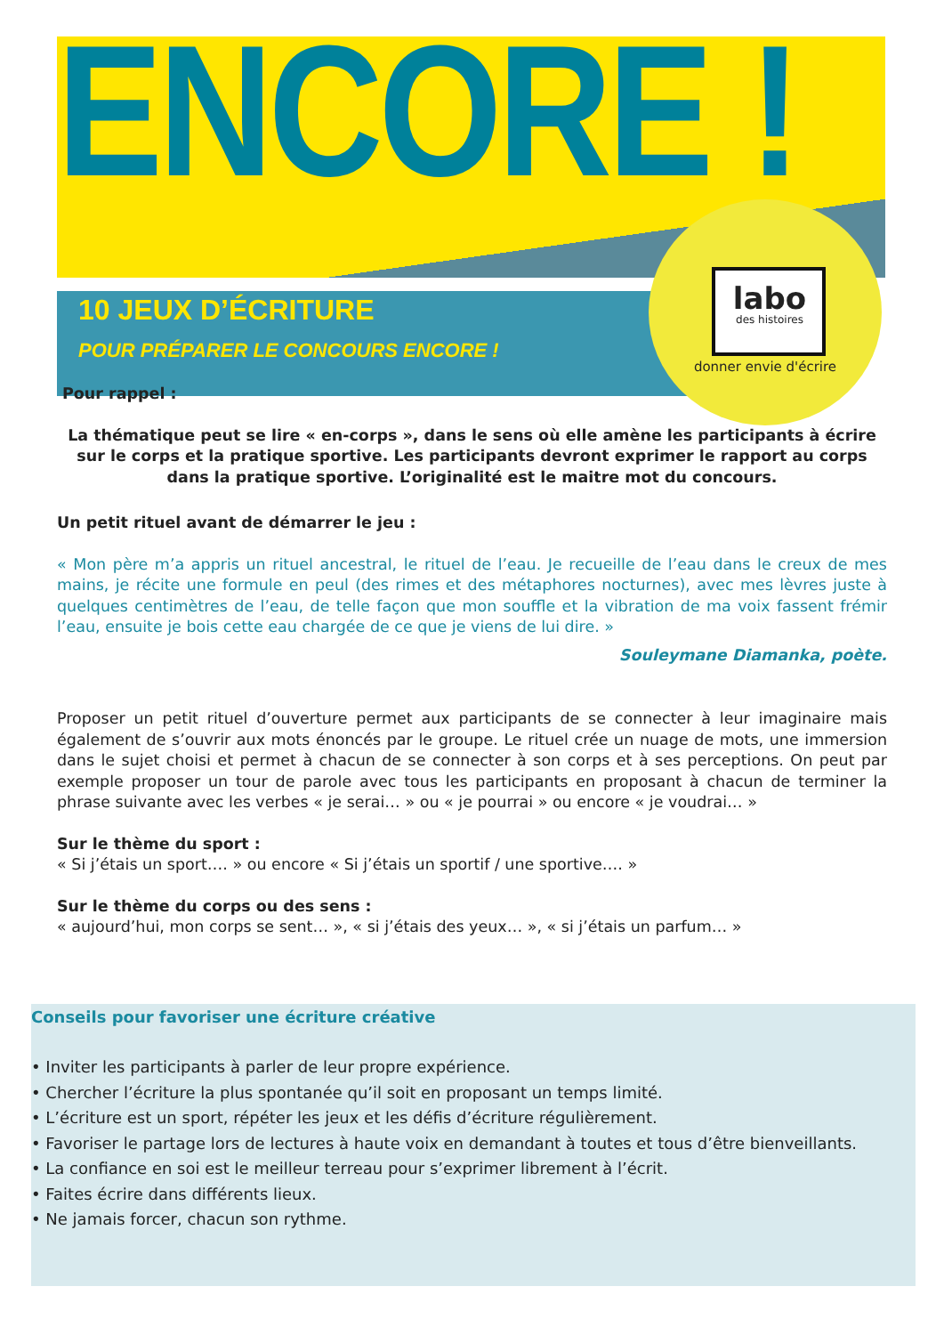ENCORE !
10 JEUX D’ÉCRITURE
POUR PRÉPARER LE CONCOURS ENCORE !
labo
des histoires
donner envie d'écrire
Pour rappel :
La thématique peut se lire « en-corps », dans le sens où elle amène les participants à écrire sur le corps et la pratique sportive. Les participants devront exprimer le rapport au corps dans la pratique sportive. L’originalité est le maitre mot du concours.
Un petit rituel avant de démarrer le jeu :
« Mon père m’a appris un rituel ancestral, le rituel de l’eau. Je recueille de l’eau dans le creux de mes mains, je récite une formule en peul (des rimes et des métaphores nocturnes), avec mes lèvres juste à quelques centimètres de l’eau, de telle façon que mon souffle et la vibration de ma voix fassent frémir l’eau, ensuite je bois cette eau chargée de ce que je viens de lui dire. »
Souleymane Diamanka, poète.
Proposer un petit rituel d’ouverture permet aux participants de se connecter à leur imaginaire mais également de s’ouvrir aux mots énoncés par le groupe. Le rituel crée un nuage de mots, une immersion dans le sujet choisi et permet à chacun de se connecter à son corps et à ses perceptions. On peut par exemple proposer un tour de parole avec tous les participants en proposant à chacun de terminer la phrase suivante avec les verbes « je serai… » ou « je pourrai » ou encore « je voudrai… »
Sur le thème du sport :
« Si j’étais un sport…. » ou encore « Si j’étais un sportif / une sportive…. »
Sur le thème du corps ou des sens :
« aujourd’hui, mon corps se sent… », « si j’étais des yeux… », « si j’étais un parfum… »
Conseils pour favoriser une écriture créative
• Inviter les participants à parler de leur propre expérience.
• Chercher l’écriture la plus spontanée qu’il soit en proposant un temps limité.
• L’écriture est un sport, répéter les jeux et les défis d’écriture régulièrement.
• Favoriser le partage lors de lectures à haute voix en demandant à toutes et tous d’être bienveillants.
• La confiance en soi est le meilleur terreau pour s’exprimer librement à l’écrit.
• Faites écrire dans différents lieux.
• Ne jamais forcer, chacun son rythme.